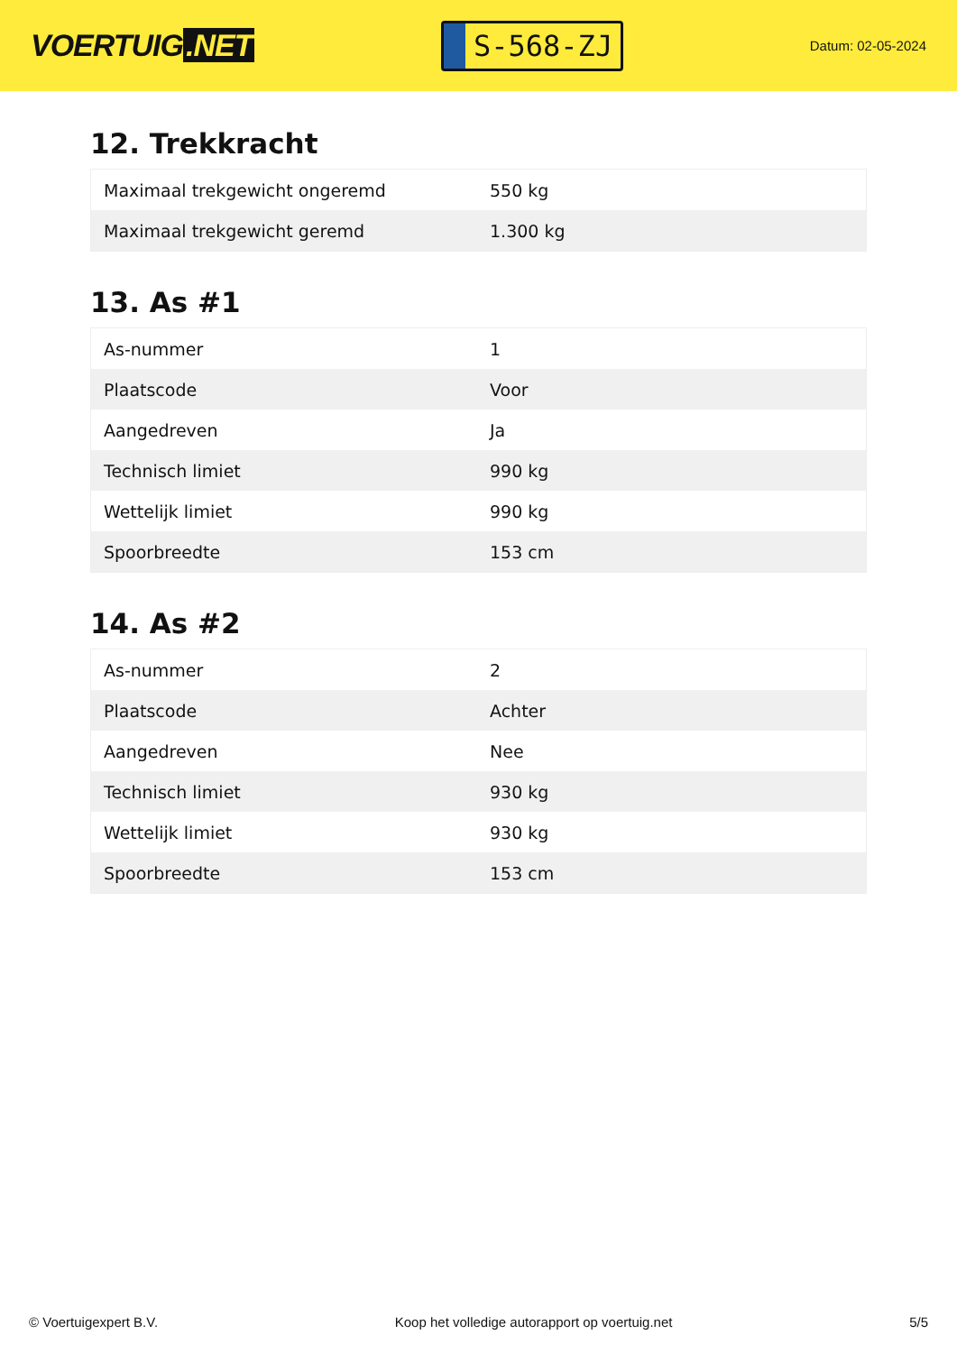VOERTUIG.NET
S-568-ZJ
Datum: 02-05-2024
12. Trekkracht
| Maximaal trekgewicht ongeremd | 550 kg |
| Maximaal trekgewicht geremd | 1.300 kg |
13. As #1
| As-nummer | 1 |
| Plaatscode | Voor |
| Aangedreven | Ja |
| Technisch limiet | 990 kg |
| Wettelijk limiet | 990 kg |
| Spoorbreedte | 153 cm |
14. As #2
| As-nummer | 2 |
| Plaatscode | Achter |
| Aangedreven | Nee |
| Technisch limiet | 930 kg |
| Wettelijk limiet | 930 kg |
| Spoorbreedte | 153 cm |
© Voertuigexpert B.V. Koop het volledige autorapport op voertuig.net 5/5